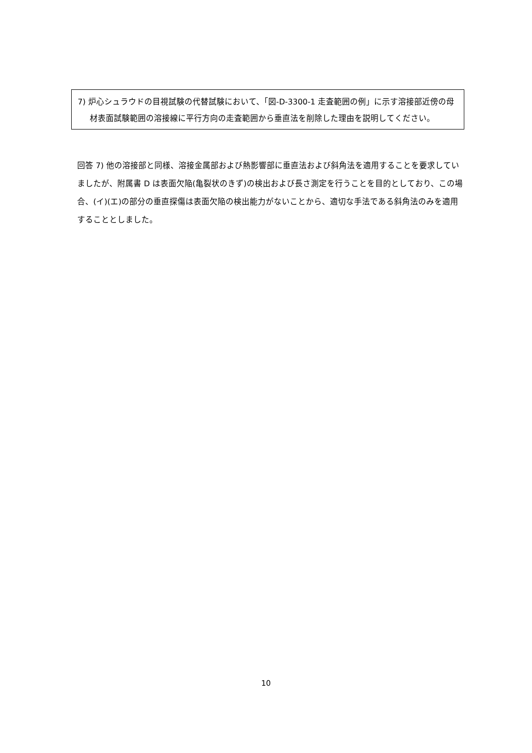7) 炉心シュラウドの目視試験の代替試験において、「図-D-3300-1 走査範囲の例」に示す溶接部近傍の母材表面試験範囲の溶接線に平行方向の走査範囲から垂直法を削除した理由を説明してください。
回答 7) 他の溶接部と同様、溶接金属部および熱影響部に垂直法および斜角法を適用することを要求していましたが、附属書 D は表面欠陥(亀裂状のきず)の検出および長さ測定を行うことを目的としており、この場合、(イ)(エ)の部分の垂直探傷は表面欠陥の検出能力がないことから、適切な手法である斜角法のみを適用することとしました。
10